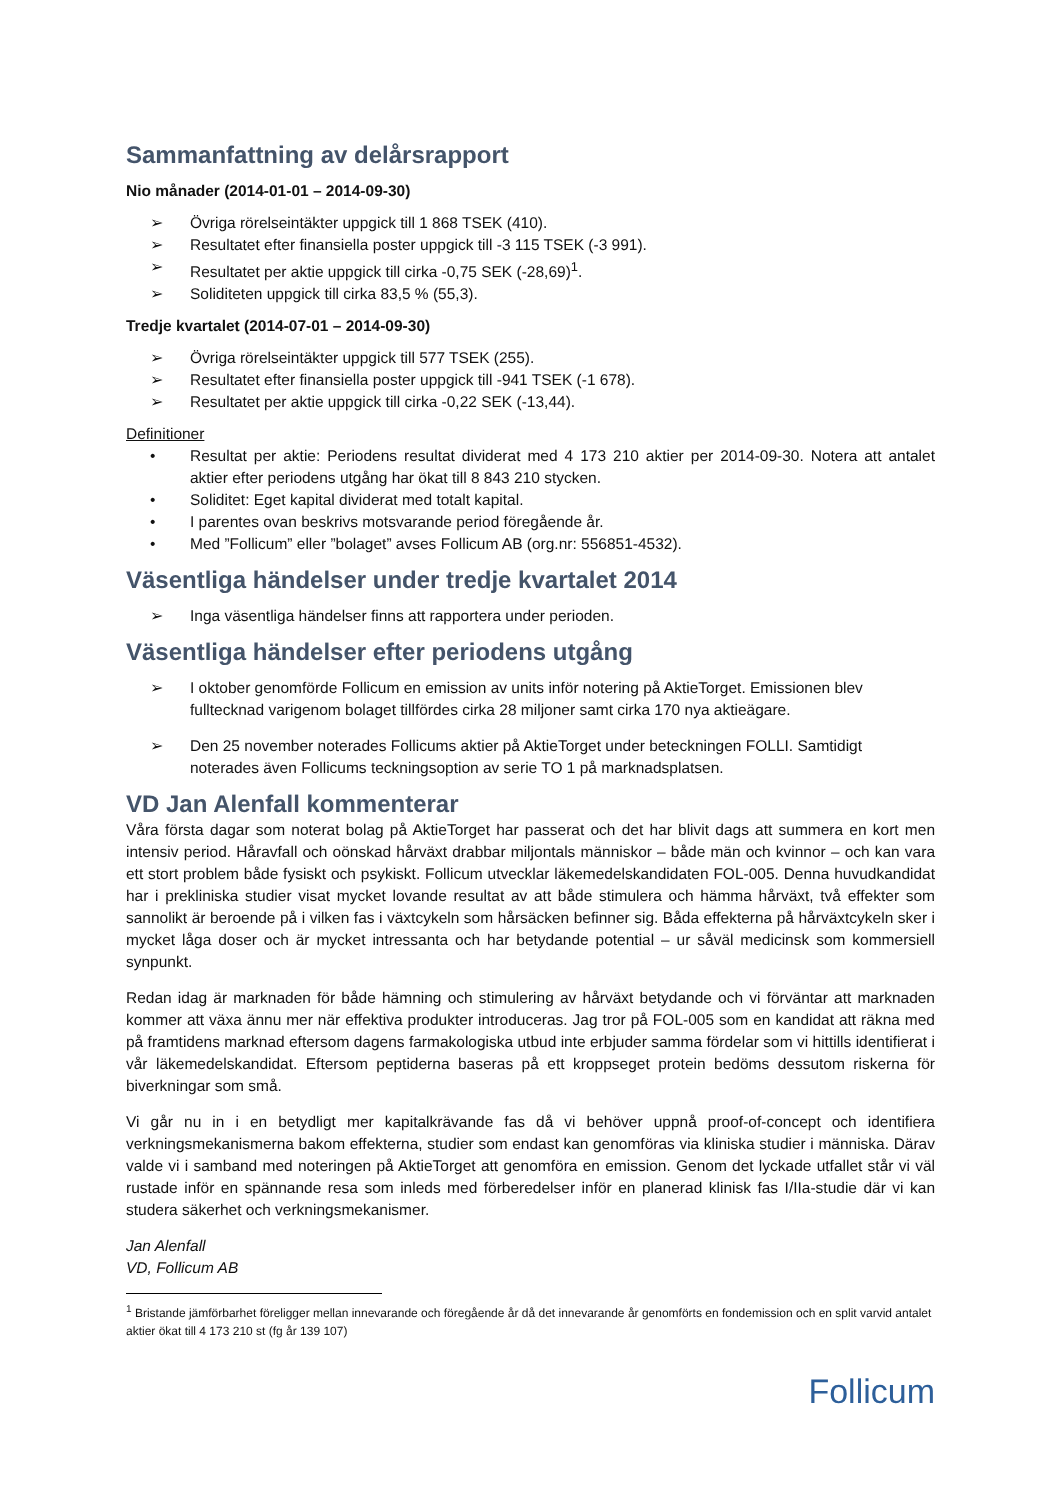Sammanfattning av delårsrapport
Nio månader (2014-01-01 – 2014-09-30)
➢ Övriga rörelseintäkter uppgick till 1 868 TSEK (410).
➢ Resultatet efter finansiella poster uppgick till -3 115 TSEK (-3 991).
➢ Resultatet per aktie uppgick till cirka -0,75 SEK (-28,69)<sup>1</sup>.
➢ Soliditeten uppgick till cirka 83,5 % (55,3).
Tredje kvartalet (2014-07-01 – 2014-09-30)
➢ Övriga rörelseintäkter uppgick till 577 TSEK (255).
➢ Resultatet efter finansiella poster uppgick till -941 TSEK (-1 678).
➢ Resultatet per aktie uppgick till cirka -0,22 SEK (-13,44).
Definitioner
• Resultat per aktie: Periodens resultat dividerat med 4 173 210 aktier per 2014-09-30. Notera att antalet aktier efter periodens utgång har ökat till 8 843 210 stycken.
• Soliditet: Eget kapital dividerat med totalt kapital.
• I parentes ovan beskrivs motsvarande period föregående år.
• Med ”Follicum” eller ”bolaget” avses Follicum AB (org.nr: 556851-4532).
Väsentliga händelser under tredje kvartalet 2014
➢ Inga väsentliga händelser finns att rapportera under perioden.
Väsentliga händelser efter periodens utgång
➢ I oktober genomförde Follicum en emission av units inför notering på AktieTorget. Emissionen blev fulltecknad varigenom bolaget tillfördes cirka 28 miljoner samt cirka 170 nya aktieägare.
➢ Den 25 november noterades Follicums aktier på AktieTorget under beteckningen FOLLI. Samtidigt noterades även Follicums teckningsoption av serie TO 1 på marknadsplatsen.
VD Jan Alenfall kommenterar
Våra första dagar som noterat bolag på AktieTorget har passerat och det har blivit dags att summera en kort men intensiv period. Håravfall och oönskad hårväxt drabbar miljontals människor – både män och kvinnor – och kan vara ett stort problem både fysiskt och psykiskt. Follicum utvecklar läkemedelskandidaten FOL-005. Denna huvudkandidat har i prekliniska studier visat mycket lovande resultat av att både stimulera och hämma hårväxt, två effekter som sannolikt är beroende på i vilken fas i växtcykeln som hårsäcken befinner sig. Båda effekterna på hårväxtcykeln sker i mycket låga doser och är mycket intressanta och har betydande potential – ur såväl medicinsk som kommersiell synpunkt.
Redan idag är marknaden för både hämning och stimulering av hårväxt betydande och vi förväntar att marknaden kommer att växa ännu mer när effektiva produkter introduceras. Jag tror på FOL-005 som en kandidat att räkna med på framtidens marknad eftersom dagens farmakologiska utbud inte erbjuder samma fördelar som vi hittills identifierat i vår läkemedelskandidat. Eftersom peptiderna baseras på ett kroppseget protein bedöms dessutom riskerna för biverkningar som små.
Vi går nu in i en betydligt mer kapitalkrävande fas då vi behöver uppnå proof-of-concept och identifiera verkningsmekanismerna bakom effekterna, studier som endast kan genomföras via kliniska studier i människa. Därav valde vi i samband med noteringen på AktieTorget att genomföra en emission. Genom det lyckade utfallet står vi väl rustade inför en spännande resa som inleds med förberedelser inför en planerad klinisk fas I/IIa-studie där vi kan studera säkerhet och verkningsmekanismer.
Jan Alenfall
VD, Follicum AB
<sup>1</sup> Bristande jämförbarhet föreligger mellan innevarande och föregående år då det innevarande år genomförts en fondemission och en split varvid antalet aktier ökat till 4 173 210 st (fg år 139 107)
Follicum